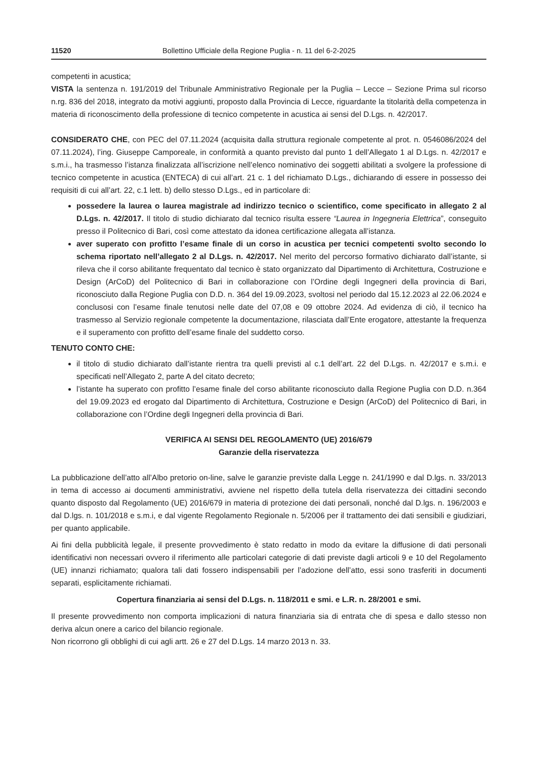11520 Bollettino Ufficiale della Regione Puglia - n. 11 del 6-2-2025
competenti in acustica;
VISTA la sentenza n. 191/2019 del Tribunale Amministrativo Regionale per la Puglia – Lecce – Sezione Prima sul ricorso n.rg. 836 del 2018, integrato da motivi aggiunti, proposto dalla Provincia di Lecce, riguardante la titolarità della competenza in materia di riconoscimento della professione di tecnico competente in acustica ai sensi del D.Lgs. n. 42/2017.
CONSIDERATO CHE, con PEC del 07.11.2024 (acquisita dalla struttura regionale competente al prot. n. 0546086/2024 del 07.11.2024), l’ing. Giuseppe Camporeale, in conformità a quanto previsto dal punto 1 dell’Allegato 1 al D.Lgs. n. 42/2017 e s.m.i., ha trasmesso l’istanza finalizzata all’iscrizione nell’elenco nominativo dei soggetti abilitati a svolgere la professione di tecnico competente in acustica (ENTECA) di cui all’art. 21 c. 1 del richiamato D.Lgs., dichiarando di essere in possesso dei requisiti di cui all’art. 22, c.1 lett. b) dello stesso D.Lgs., ed in particolare di:
possedere la laurea o laurea magistrale ad indirizzo tecnico o scientifico, come specificato in allegato 2 al D.Lgs. n. 42/2017. Il titolo di studio dichiarato dal tecnico risulta essere “Laurea in Ingegneria Elettrica”, conseguito presso il Politecnico di Bari, così come attestato da idonea certificazione allegata all’istanza.
aver superato con profitto l’esame finale di un corso in acustica per tecnici competenti svolto secondo lo schema riportato nell’allegato 2 al D.Lgs. n. 42/2017. Nel merito del percorso formativo dichiarato dall’istante, si rileva che il corso abilitante frequentato dal tecnico è stato organizzato dal Dipartimento di Architettura, Costruzione e Design (ArCoD) del Politecnico di Bari in collaborazione con l’Ordine degli Ingegneri della provincia di Bari, riconosciuto dalla Regione Puglia con D.D. n. 364 del 19.09.2023, svoltosi nel periodo dal 15.12.2023 al 22.06.2024 e conclusosi con l’esame finale tenutosi nelle date del 07,08 e 09 ottobre 2024. Ad evidenza di ciò, il tecnico ha trasmesso al Servizio regionale competente la documentazione, rilasciata dall’Ente erogatore, attestante la frequenza e il superamento con profitto dell’esame finale del suddetto corso.
TENUTO CONTO CHE:
il titolo di studio dichiarato dall’istante rientra tra quelli previsti al c.1 dell’art. 22 del D.Lgs. n. 42/2017 e s.m.i. e specificati nell’Allegato 2, parte A del citato decreto;
l’istante ha superato con profitto l’esame finale del corso abilitante riconosciuto dalla Regione Puglia con D.D. n.364 del 19.09.2023 ed erogato dal Dipartimento di Architettura, Costruzione e Design (ArCoD) del Politecnico di Bari, in collaborazione con l’Ordine degli Ingegneri della provincia di Bari.
VERIFICA AI SENSI DEL REGOLAMENTO (UE) 2016/679
Garanzie della riservatezza
La pubblicazione dell’atto all’Albo pretorio on-line, salve le garanzie previste dalla Legge n. 241/1990 e dal D.lgs. n. 33/2013 in tema di accesso ai documenti amministrativi, avviene nel rispetto della tutela della riservatezza dei cittadini secondo quanto disposto dal Regolamento (UE) 2016/679 in materia di protezione dei dati personali, nonché dal D.lgs. n. 196/2003 e dal D.lgs. n. 101/2018 e s.m.i, e dal vigente Regolamento Regionale n. 5/2006 per il trattamento dei dati sensibili e giudiziari, per quanto applicabile.
Ai fini della pubblicità legale, il presente provvedimento è stato redatto in modo da evitare la diffusione di dati personali identificativi non necessari ovvero il riferimento alle particolari categorie di dati previste dagli articoli 9 e 10 del Regolamento (UE) innanzi richiamato; qualora tali dati fossero indispensabili per l’adozione dell’atto, essi sono trasferiti in documenti separati, esplicitamente richiamati.
Copertura finanziaria ai sensi del D.Lgs. n. 118/2011 e smi. e L.R. n. 28/2001 e smi.
Il presente provvedimento non comporta implicazioni di natura finanziaria sia di entrata che di spesa e dallo stesso non deriva alcun onere a carico del bilancio regionale.
Non ricorrono gli obblighi di cui agli artt. 26 e 27 del D.Lgs. 14 marzo 2013 n. 33.